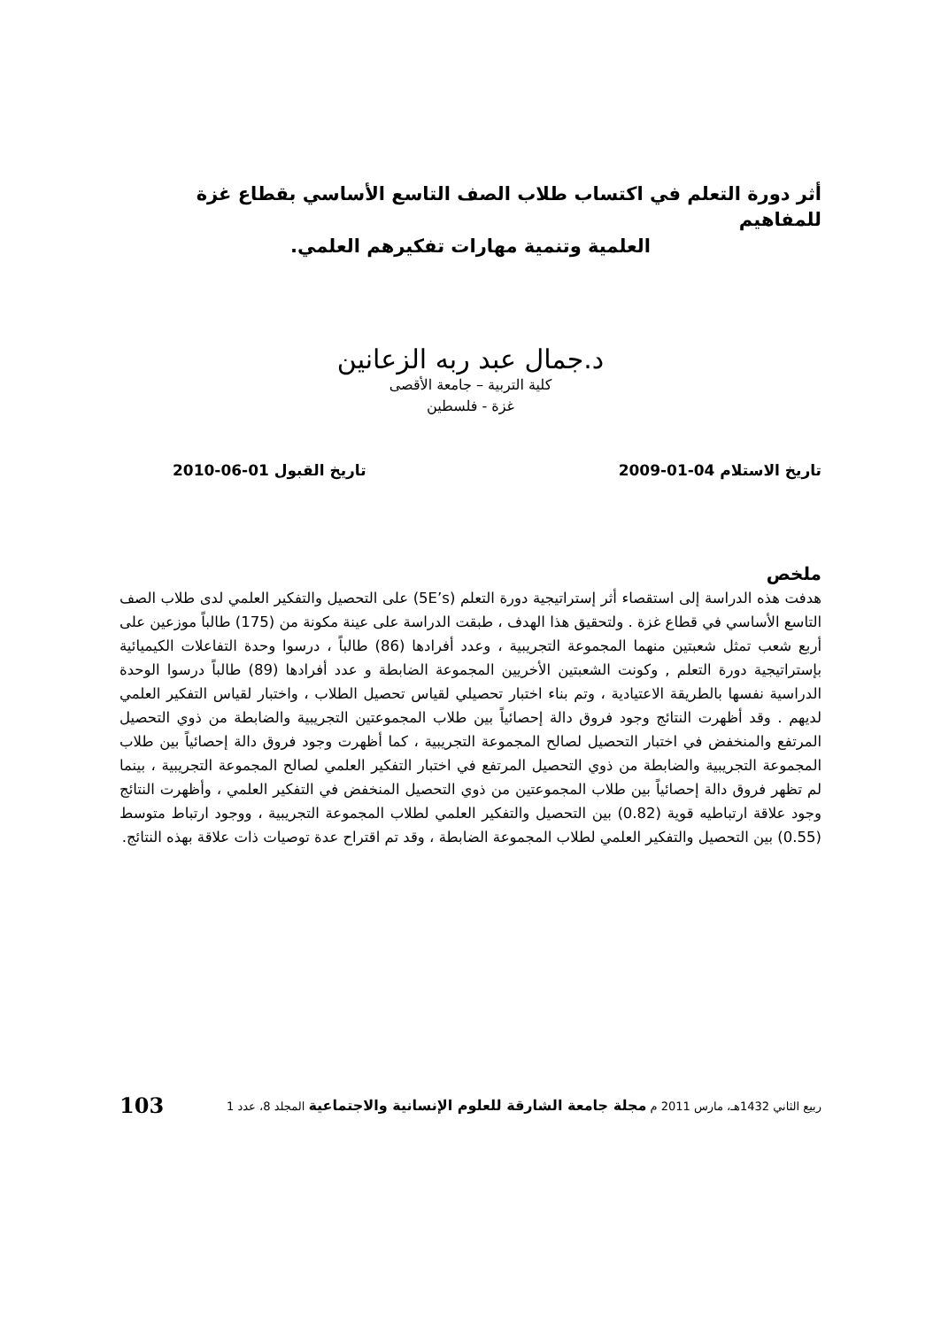أثر دورة التعلم في اكتساب طلاب الصف التاسع الأساسي بقطاع غزة للمفاهيم
العلمية وتنمية مهارات تفكيرهم العلمي.
د.جمال عبد ربه الزعانين
كلية التربية – جامعة الأقصى
غزة - فلسطين
تاريخ الاستلام 04-01-2009 تاريخ القبول 01-06-2010
ملخص
هدفت هذه الدراسة إلى استقصاء أثر إستراتيجية دورة التعلم (5E’s) على التحصيل والتفكير العلمي لدى طلاب الصف التاسع الأساسي في قطاع غزة . ولتحقيق هذا الهدف ، طبقت الدراسة على عينة مكونة من (175) طالباً موزعين على أربع شعب تمثل شعبتين منهما المجموعة التجريبية ، وعدد أفرادها (86) طالباً ، درسوا وحدة التفاعلات الكيميائية بإستراتيجية دورة التعلم , وكونت الشعبتين الأخريين المجموعة الضابطة و عدد أفرادها (89) طالباً درسوا الوحدة الدراسية نفسها بالطريقة الاعتيادية ، وتم بناء اختبار تحصيلي لقياس تحصيل الطلاب ، واختبار لقياس التفكير العلمي لديهم . وقد أظهرت النتائج وجود فروق دالة إحصائياً بين طلاب المجموعتين التجريبية والضابطة من ذوي التحصيل المرتفع والمنخفض في اختبار التحصيل لصالح المجموعة التجريبية ، كما أظهرت وجود فروق دالة إحصائياً بين طلاب المجموعة التجريبية والضابطة من ذوي التحصيل المرتفع في اختبار التفكير العلمي لصالح المجموعة التجريبية ، بينما لم تظهر فروق دالة إحصائياً بين طلاب المجموعتين من ذوي التحصيل المنخفض في التفكير العلمي ، وأظهرت النتائج وجود علاقة ارتباطيه قوية (0.82) بين التحصيل والتفكير العلمي لطلاب المجموعة التجريبية ، ووجود ارتباط متوسط (0.55) بين التحصيل والتفكير العلمي لطلاب المجموعة الضابطة ، وقد تم اقتراح عدة توصيات ذات علاقة بهذه النتائج.
ربيع الثاني 1432هـ، مارس 2011 م مجلة جامعة الشارقة للعلوم الإنسانية والاجتماعية المجلد 8، عدد 1 103